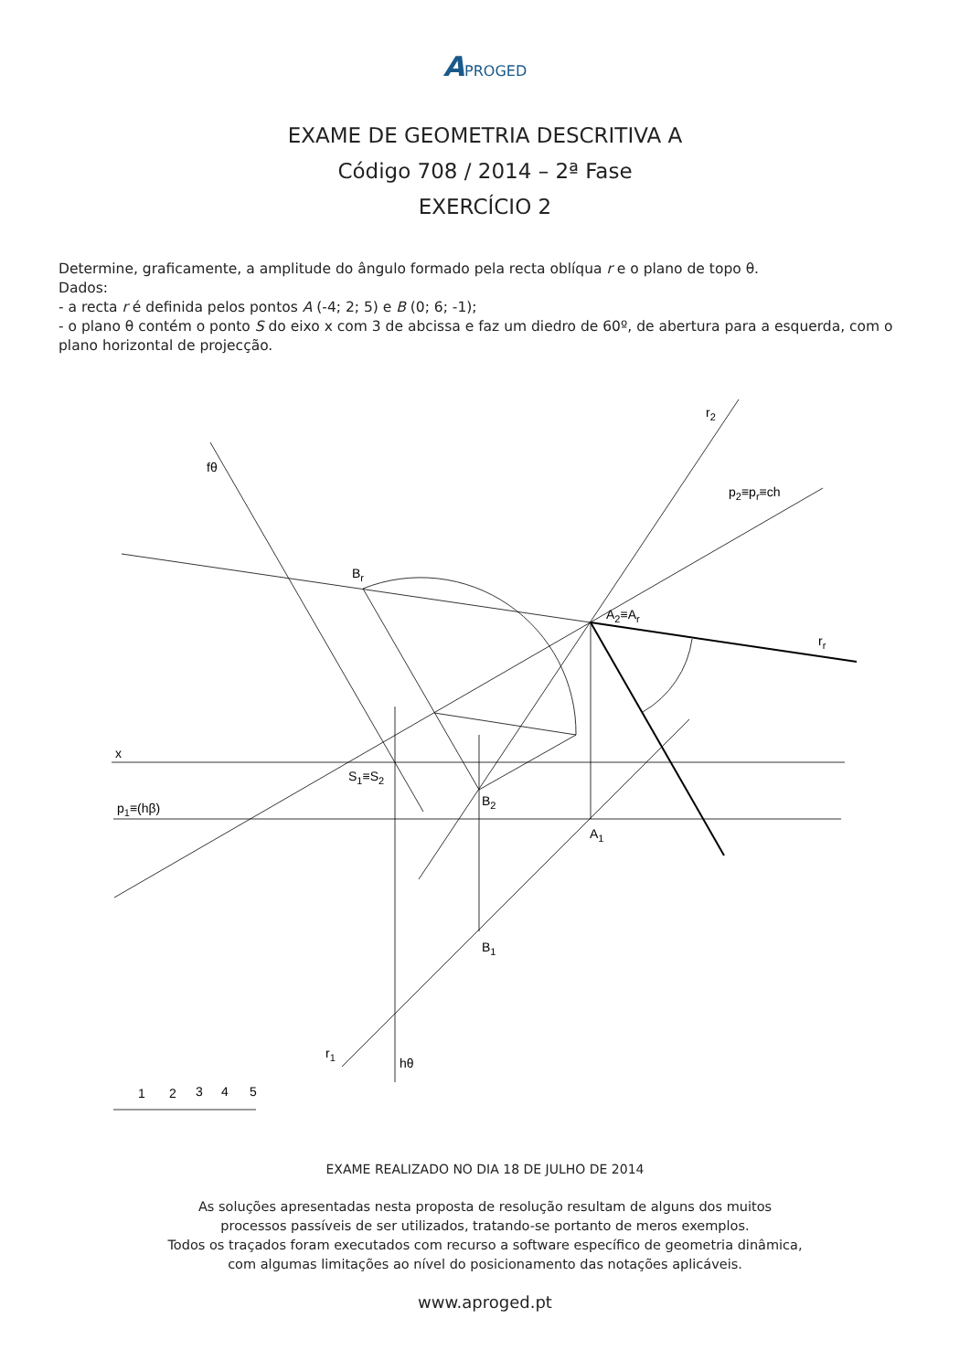APROGED
EXAME DE GEOMETRIA DESCRITIVA A
Código 708 / 2014 – 2ª Fase
EXERCÍCIO 2
Determine, graficamente, a amplitude do ângulo formado pela recta oblíqua r e o plano de topo θ.
Dados:
- a recta r é definida pelos pontos A (-4; 2; 5) e B (0; 6; -1);
- o plano θ contém o ponto S do eixo x com 3 de abcissa e faz um diedro de 60º, de abertura para a esquerda, com o plano horizontal de projecção.
fθ
r2
p2≡pr≡ch
Br
A2≡Ar
rr
x
S1≡S2
B2
p1≡(hβ)
A1
B1
r1
hθ
1
2
3
4
5
EXAME REALIZADO NO DIA 18 DE JULHO DE 2014
As soluções apresentadas nesta proposta de resolução resultam de alguns dos muitos
processos passíveis de ser utilizados, tratando-se portanto de meros exemplos.
Todos os traçados foram executados com recurso a software específico de geometria dinâmica,
com algumas limitações ao nível do posicionamento das notações aplicáveis.
www.aproged.pt